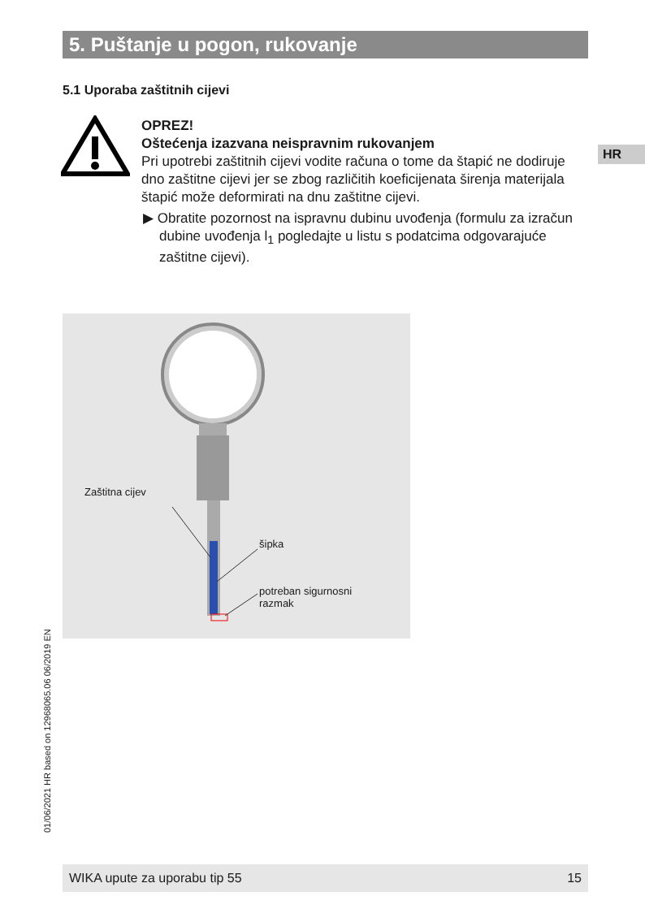5. Puštanje u pogon, rukovanje
5.1 Uporaba zaštitnih cijevi
OPREZ!
Oštećenja izazvana neispravnim rukovanjem
Pri upotrebi zaštitnih cijevi vodite računa o tome da štapić ne dodiruje dno zaštitne cijevi jer se zbog različitih koeficijenata širenja materijala štapić može deformirati na dnu zaštitne cijevi.
▶ Obratite pozornost na ispravnu dubinu uvođenja (formulu za izračun dubine uvođenja l<sub>1</sub> pogledajte u listu s podatcima odgovarajuće zaštitne cijevi).
HR
Zaštitna cijev
šipka
potreban sigurnosni
razmak
01/06/2021 HR based on 12968065.06 06/2019 EN
WIKA upute za uporabu tip 55 15